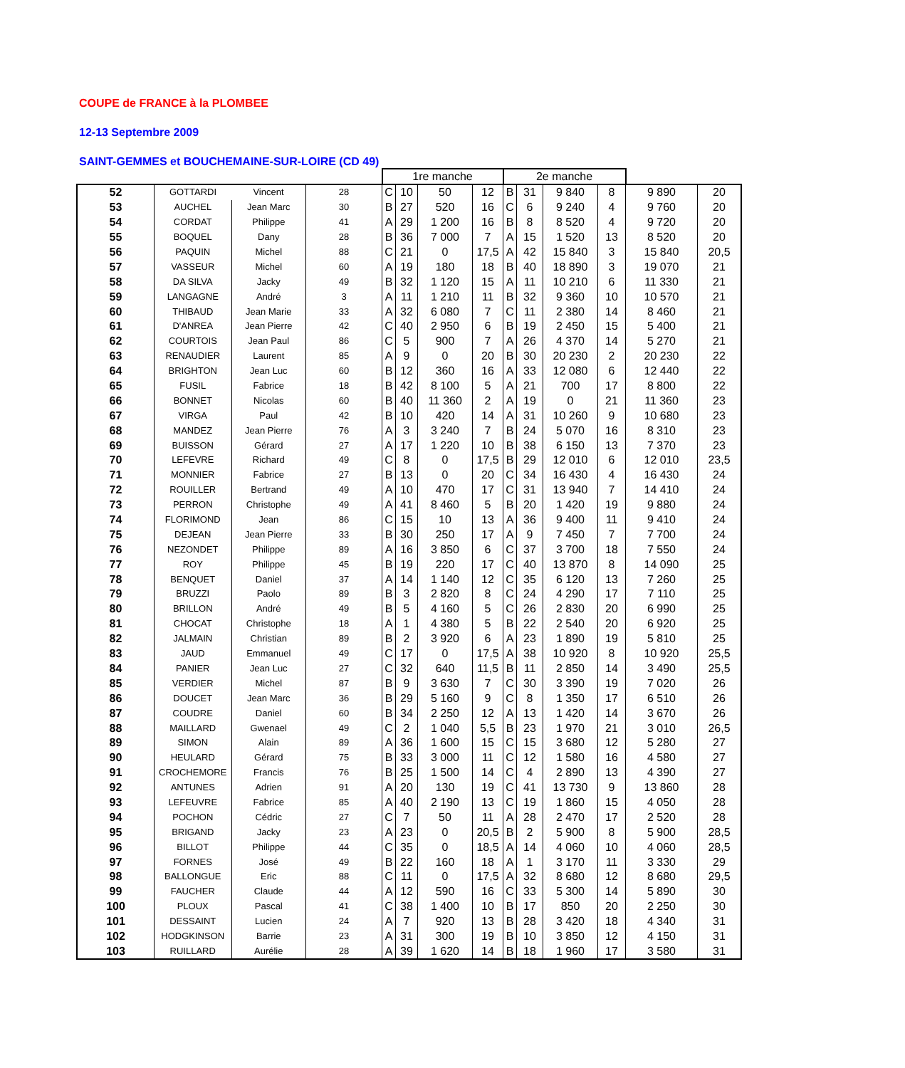COUPE de FRANCE à la PLOMBEE
12-13 Septembre 2009
SAINT-GEMMES et BOUCHEMAINE-SUR-LOIRE (CD 49)
| | | | | 1re manche | | | | 2e manche | | | | | |
| --- | --- | --- | --- | --- | --- | --- | --- | --- | --- | --- | --- | --- | --- |
| 52 | GOTTARDI | Vincent | 28 | C | 10 | 50 | 12 | B | 31 | 9 840 | 8 | 9 890 | 20 |
| 53 | AUCHEL | Jean Marc | 30 | B | 27 | 520 | 16 | C | 6 | 9 240 | 4 | 9 760 | 20 |
| 54 | CORDAT | Philippe | 41 | A | 29 | 1 200 | 16 | B | 8 | 8 520 | 4 | 9 720 | 20 |
| 55 | BOQUEL | Dany | 28 | B | 36 | 7 000 | 7 | A | 15 | 1 520 | 13 | 8 520 | 20 |
| 56 | PAQUIN | Michel | 88 | C | 21 | 0 | 17,5 | A | 42 | 15 840 | 3 | 15 840 | 20,5 |
| 57 | VASSEUR | Michel | 60 | A | 19 | 180 | 18 | B | 40 | 18 890 | 3 | 19 070 | 21 |
| 58 | DA SILVA | Jacky | 49 | B | 32 | 1 120 | 15 | A | 11 | 10 210 | 6 | 11 330 | 21 |
| 59 | LANGAGNE | André | 3 | A | 11 | 1 210 | 11 | B | 32 | 9 360 | 10 | 10 570 | 21 |
| 60 | THIBAUD | Jean Marie | 33 | A | 32 | 6 080 | 7 | C | 11 | 2 380 | 14 | 8 460 | 21 |
| 61 | D'ANREA | Jean Pierre | 42 | C | 40 | 2 950 | 6 | B | 19 | 2 450 | 15 | 5 400 | 21 |
| 62 | COURTOIS | Jean Paul | 86 | C | 5 | 900 | 7 | A | 26 | 4 370 | 14 | 5 270 | 21 |
| 63 | RENAUDIER | Laurent | 85 | A | 9 | 0 | 20 | B | 30 | 20 230 | 2 | 20 230 | 22 |
| 64 | BRIGHTON | Jean Luc | 60 | B | 12 | 360 | 16 | A | 33 | 12 080 | 6 | 12 440 | 22 |
| 65 | FUSIL | Fabrice | 18 | B | 42 | 8 100 | 5 | A | 21 | 700 | 17 | 8 800 | 22 |
| 66 | BONNET | Nicolas | 60 | B | 40 | 11 360 | 2 | A | 19 | 0 | 21 | 11 360 | 23 |
| 67 | VIRGA | Paul | 42 | B | 10 | 420 | 14 | A | 31 | 10 260 | 9 | 10 680 | 23 |
| 68 | MANDEZ | Jean Pierre | 76 | A | 3 | 3 240 | 7 | B | 24 | 5 070 | 16 | 8 310 | 23 |
| 69 | BUISSON | Gérard | 27 | A | 17 | 1 220 | 10 | B | 38 | 6 150 | 13 | 7 370 | 23 |
| 70 | LEFEVRE | Richard | 49 | C | 8 | 0 | 17,5 | B | 29 | 12 010 | 6 | 12 010 | 23,5 |
| 71 | MONNIER | Fabrice | 27 | B | 13 | 0 | 20 | C | 34 | 16 430 | 4 | 16 430 | 24 |
| 72 | ROUILLER | Bertrand | 49 | A | 10 | 470 | 17 | C | 31 | 13 940 | 7 | 14 410 | 24 |
| 73 | PERRON | Christophe | 49 | A | 41 | 8 460 | 5 | B | 20 | 1 420 | 19 | 9 880 | 24 |
| 74 | FLORIMOND | Jean | 86 | C | 15 | 10 | 13 | A | 36 | 9 400 | 11 | 9 410 | 24 |
| 75 | DEJEAN | Jean Pierre | 33 | B | 30 | 250 | 17 | A | 9 | 7 450 | 7 | 7 700 | 24 |
| 76 | NEZONDET | Philippe | 89 | A | 16 | 3 850 | 6 | C | 37 | 3 700 | 18 | 7 550 | 24 |
| 77 | ROY | Philippe | 45 | B | 19 | 220 | 17 | C | 40 | 13 870 | 8 | 14 090 | 25 |
| 78 | BENQUET | Daniel | 37 | A | 14 | 1 140 | 12 | C | 35 | 6 120 | 13 | 7 260 | 25 |
| 79 | BRUZZI | Paolo | 89 | B | 3 | 2 820 | 8 | C | 24 | 4 290 | 17 | 7 110 | 25 |
| 80 | BRILLON | André | 49 | B | 5 | 4 160 | 5 | C | 26 | 2 830 | 20 | 6 990 | 25 |
| 81 | CHOCAT | Christophe | 18 | A | 1 | 4 380 | 5 | B | 22 | 2 540 | 20 | 6 920 | 25 |
| 82 | JALMAIN | Christian | 89 | B | 2 | 3 920 | 6 | A | 23 | 1 890 | 19 | 5 810 | 25 |
| 83 | JAUD | Emmanuel | 49 | C | 17 | 0 | 17,5 | A | 38 | 10 920 | 8 | 10 920 | 25,5 |
| 84 | PANIER | Jean Luc | 27 | C | 32 | 640 | 11,5 | B | 11 | 2 850 | 14 | 3 490 | 25,5 |
| 85 | VERDIER | Michel | 87 | B | 9 | 3 630 | 7 | C | 30 | 3 390 | 19 | 7 020 | 26 |
| 86 | DOUCET | Jean Marc | 36 | B | 29 | 5 160 | 9 | C | 8 | 1 350 | 17 | 6 510 | 26 |
| 87 | COUDRE | Daniel | 60 | B | 34 | 2 250 | 12 | A | 13 | 1 420 | 14 | 3 670 | 26 |
| 88 | MAILLARD | Gwenael | 49 | C | 2 | 1 040 | 5,5 | B | 23 | 1 970 | 21 | 3 010 | 26,5 |
| 89 | SIMON | Alain | 89 | A | 36 | 1 600 | 15 | C | 15 | 3 680 | 12 | 5 280 | 27 |
| 90 | HEULARD | Gérard | 75 | B | 33 | 3 000 | 11 | C | 12 | 1 580 | 16 | 4 580 | 27 |
| 91 | CROCHEMORE | Francis | 76 | B | 25 | 1 500 | 14 | C | 4 | 2 890 | 13 | 4 390 | 27 |
| 92 | ANTUNES | Adrien | 91 | A | 20 | 130 | 19 | C | 41 | 13 730 | 9 | 13 860 | 28 |
| 93 | LEFEUVRE | Fabrice | 85 | A | 40 | 2 190 | 13 | C | 19 | 1 860 | 15 | 4 050 | 28 |
| 94 | POCHON | Cédric | 27 | C | 7 | 50 | 11 | A | 28 | 2 470 | 17 | 2 520 | 28 |
| 95 | BRIGAND | Jacky | 23 | A | 23 | 0 | 20,5 | B | 2 | 5 900 | 8 | 5 900 | 28,5 |
| 96 | BILLOT | Philippe | 44 | C | 35 | 0 | 18,5 | A | 14 | 4 060 | 10 | 4 060 | 28,5 |
| 97 | FORNES | José | 49 | B | 22 | 160 | 18 | A | 1 | 3 170 | 11 | 3 330 | 29 |
| 98 | BALLONGUE | Eric | 88 | C | 11 | 0 | 17,5 | A | 32 | 8 680 | 12 | 8 680 | 29,5 |
| 99 | FAUCHER | Claude | 44 | A | 12 | 590 | 16 | C | 33 | 5 300 | 14 | 5 890 | 30 |
| 100 | PLOUX | Pascal | 41 | C | 38 | 1 400 | 10 | B | 17 | 850 | 20 | 2 250 | 30 |
| 101 | DESSAINT | Lucien | 24 | A | 7 | 920 | 13 | B | 28 | 3 420 | 18 | 4 340 | 31 |
| 102 | HODGKINSON | Barrie | 23 | A | 31 | 300 | 19 | B | 10 | 3 850 | 12 | 4 150 | 31 |
| 103 | RUILLARD | Aurélie | 28 | A | 39 | 1 620 | 14 | B | 18 | 1 960 | 17 | 3 580 | 31 |